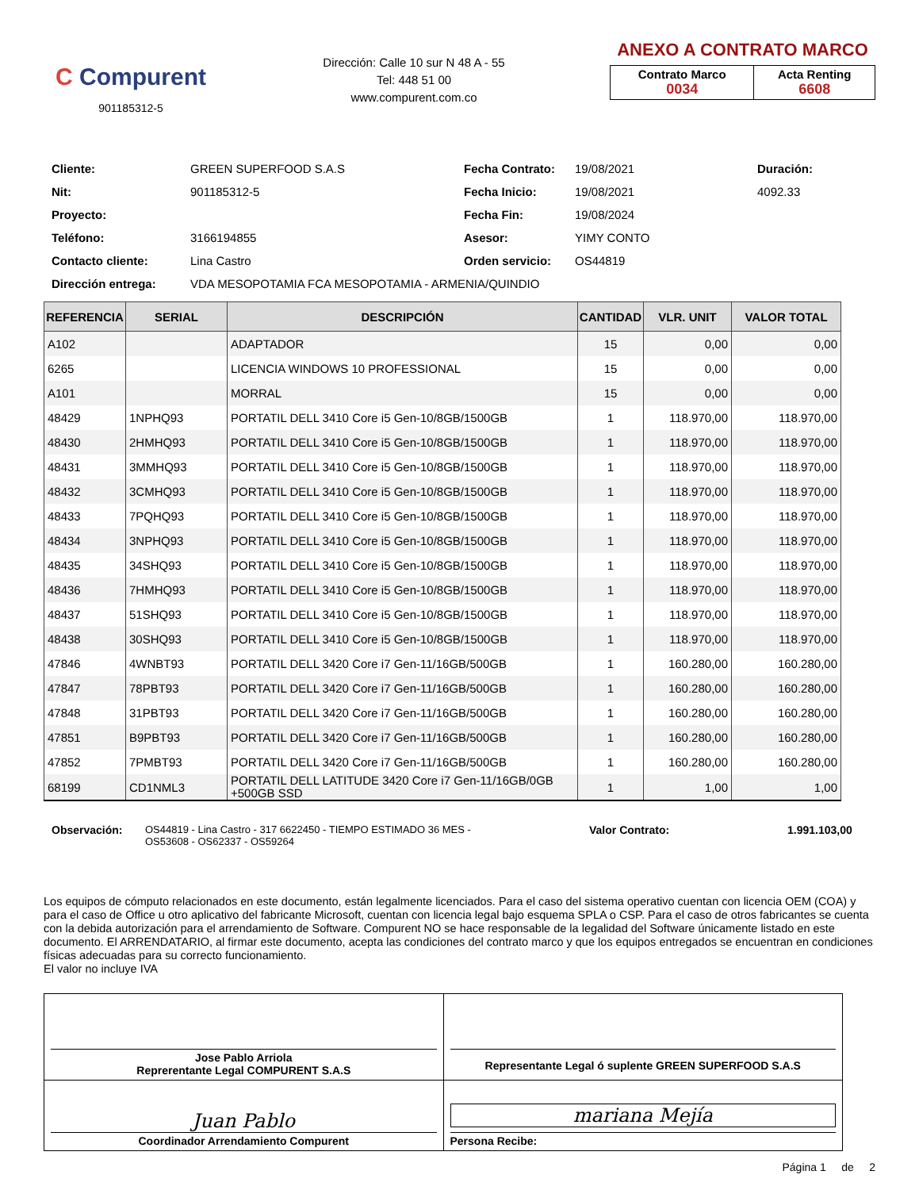C Compurent
901185312-5
Dirección: Calle 10 sur N 48 A - 55
Tel: 448 51 00
www.compurent.com.co
ANEXO A CONTRATO MARCO
| Contrato Marco 0034 | Acta Renting 6608 |
Cliente:
GREEN SUPERFOOD S.A.S
Fecha Contrato:
19/08/2021
Duración:
Nit:
901185312-5
Fecha Inicio:
19/08/2021
4092.33
Proyecto:
Fecha Fin:
19/08/2024
Teléfono:
3166194855
Asesor:
YIMY CONTO
Contacto cliente:
Lina Castro
Orden servicio:
OS44819
Dirección entrega:
VDA MESOPOTAMIA FCA MESOPOTAMIA - ARMENIA/QUINDIO
| REFERENCIA | SERIAL | DESCRIPCIÓN | CANTIDAD | VLR. UNIT | VALOR TOTAL |
| --- | --- | --- | --- | --- | --- |
| A102 | | ADAPTADOR | 15 | 0,00 | 0,00 |
| 6265 | | LICENCIA WINDOWS 10 PROFESSIONAL | 15 | 0,00 | 0,00 |
| A101 | | MORRAL | 15 | 0,00 | 0,00 |
| 48429 | 1NPHQ93 | PORTATIL DELL 3410 Core i5 Gen-10/8GB/1500GB | 1 | 118.970,00 | 118.970,00 |
| 48430 | 2HMHQ93 | PORTATIL DELL 3410 Core i5 Gen-10/8GB/1500GB | 1 | 118.970,00 | 118.970,00 |
| 48431 | 3MMHQ93 | PORTATIL DELL 3410 Core i5 Gen-10/8GB/1500GB | 1 | 118.970,00 | 118.970,00 |
| 48432 | 3CMHQ93 | PORTATIL DELL 3410 Core i5 Gen-10/8GB/1500GB | 1 | 118.970,00 | 118.970,00 |
| 48433 | 7PQHQ93 | PORTATIL DELL 3410 Core i5 Gen-10/8GB/1500GB | 1 | 118.970,00 | 118.970,00 |
| 48434 | 3NPHQ93 | PORTATIL DELL 3410 Core i5 Gen-10/8GB/1500GB | 1 | 118.970,00 | 118.970,00 |
| 48435 | 34SHQ93 | PORTATIL DELL 3410 Core i5 Gen-10/8GB/1500GB | 1 | 118.970,00 | 118.970,00 |
| 48436 | 7HMHQ93 | PORTATIL DELL 3410 Core i5 Gen-10/8GB/1500GB | 1 | 118.970,00 | 118.970,00 |
| 48437 | 51SHQ93 | PORTATIL DELL 3410 Core i5 Gen-10/8GB/1500GB | 1 | 118.970,00 | 118.970,00 |
| 48438 | 30SHQ93 | PORTATIL DELL 3410 Core i5 Gen-10/8GB/1500GB | 1 | 118.970,00 | 118.970,00 |
| 47846 | 4WNBT93 | PORTATIL DELL 3420 Core i7 Gen-11/16GB/500GB | 1 | 160.280,00 | 160.280,00 |
| 47847 | 78PBT93 | PORTATIL DELL 3420 Core i7 Gen-11/16GB/500GB | 1 | 160.280,00 | 160.280,00 |
| 47848 | 31PBT93 | PORTATIL DELL 3420 Core i7 Gen-11/16GB/500GB | 1 | 160.280,00 | 160.280,00 |
| 47851 | B9PBT93 | PORTATIL DELL 3420 Core i7 Gen-11/16GB/500GB | 1 | 160.280,00 | 160.280,00 |
| 47852 | 7PMBT93 | PORTATIL DELL 3420 Core i7 Gen-11/16GB/500GB | 1 | 160.280,00 | 160.280,00 |
| 68199 | CD1NML3 | PORTATIL DELL LATITUDE 3420 Core i7 Gen-11/16GB/0GB +500GB SSD | 1 | 1,00 | 1,00 |
Observación: OS44819 - Lina Castro - 317 6622450 - TIEMPO ESTIMADO 36 MES - OS53608 - OS62337 - OS59264
Valor Contrato: 1.991.103,00
Los equipos de cómputo relacionados en este documento, están legalmente licenciados. Para el caso del sistema operativo cuentan con licencia OEM (COA) y para el caso de Office u otro aplicativo del fabricante Microsoft, cuentan con licencia legal bajo esquema SPLA o CSP. Para el caso de otros fabricantes se cuenta con la debida autorización para el arrendamiento de Software. Compurent NO se hace responsable de la legalidad del Software únicamente listado en este documento. El ARRENDATARIO, al firmar este documento, acepta las condiciones del contrato marco y que los equipos entregados se encuentran en condiciones físicas adecuadas para su correcto funcionamiento.
El valor no incluye IVA
| Jose Pablo Arriola Reprerentante Legal COMPURENT S.A.S | Representante Legal ó suplente GREEN SUPERFOOD S.A.S |
| Juan Pablo Coordinador Arrendamiento Compurent | mariana Mejía Persona Recibe: |
Página 1 de 2